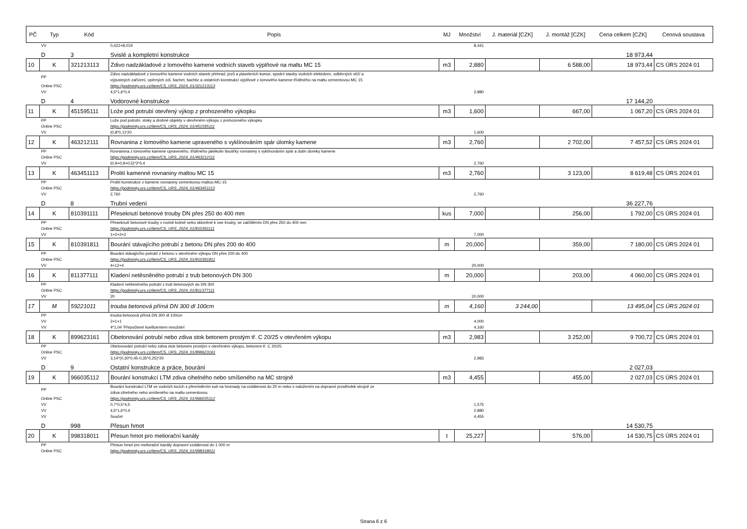| PČ | Typ | Kód | Popis | MJ | Množství | J. materiál [CZK] | J. montáž [CZK] | Cena celkem [CZK] | Cenová soustava |
| --- | --- | --- | --- | --- | --- | --- | --- | --- | --- |
| | VV | | 0,422+8,019 | | 8,441 | | | | |
| | D | 3 | Svislé a kompletní konstrukce | | | | | 18 973,44 | |
| 10 | K | 321213113 | Zdivo nadzákladové z lomového kamene vodních staveb výplňové na maltu MC 15 | m3 | 2,880 | | 6 588,00 | 18 973,44 | CS ÚRS 2024 01 |
| | PP | | Zdivo nadzákladové z lomového kamene vodních staveb přehrad, jezů a plavebních komor, spodní stavby vodních elektráren, odběrných věží a výpustných zařízení, opěrných zdí, šachet, šachtic a ostatních konstrukcí výplňové z lomového kamene tříděného na maltu cementovou MC 15 | | | | | | |
| | Online PSC | | https://podminky.urs.cz/item/CS_URS_2024_01/321213113 | | | | | | |
| | VV | | 4,5*1,6*0,4 | | 2,880 | | | | |
| | D | 4 | Vodorovné konstrukce | | | | | 17 144,20 | |
| 11 | K | 451595111 | Lože pod potrubí otevřený výkop z prohozeného výkopku | m3 | 1,600 | | 667,00 | 1 067,20 | CS ÚRS 2024 01 |
| | PP | | Lože pod potrubí, stoky a drobné objekty v otevřeném výkopu z prohozeného výkopku | | | | | | |
| | Online PSC | | https://podminky.urs.cz/item/CS_URS_2024_01/451595111 | | | | | | |
| | VV | | (0,8*0,1)*20 | | 1,600 | | | | |
| 12 | K | 463212111 | Rovnanina z lomového kamene upraveného s vyklínováním spár úlomky kamene | m3 | 2,760 | | 2 702,00 | 7 457,52 | CS ÚRS 2024 01 |
| | PP | | Rovnanina z lomového kamene upraveného, tříděného jakékoliv tloušťky rovnaniny s vyklínováním spár a dutin úlomky kamene | | | | | | |
| | Online PSC | | https://podminky.urs.cz/item/CS_URS_2024_01/463212111 | | | | | | |
| | VV | | (0,9+0,9+0,5)*3*0,4 | | 2,760 | | | | |
| 13 | K | 463451113 | Prolití kamenné rovnaniny maltou MC 15 | m3 | 2,760 | | 3 123,00 | 8 619,48 | CS ÚRS 2024 01 |
| | PP | | Prolití konstrukce z kamene rovnaniny cementovou maltou MC-15 | | | | | | |
| | Online PSC | | https://podminky.urs.cz/item/CS_URS_2024_01/463451113 | | | | | | |
| | VV | | 2,760 | | 2,760 | | | | |
| | D | 8 | Trubní vedení | | | | | 36 227,76 | |
| 14 | K | 810391111 | Přeseknutí betonové trouby DN přes 250 do 400 mm | kus | 7,000 | | 256,00 | 1 792,00 | CS ÚRS 2024 01 |
| | PP | | Přeseknutí betonové trouby v rovině kolmé nebo skloněné k ose trouby, se začištěním DN přes 250 do 400 mm | | | | | | |
| | Online PSC | | https://podminky.urs.cz/item/CS_URS_2024_01/810391111 | | | | | | |
| | VV | | 1+2+2+2 | | 7,000 | | | | |
| 15 | K | 810391811 | Bourání stávajícího potrubí z betonu DN přes 200 do 400 | m | 20,000 | | 359,00 | 7 180,00 | CS ÚRS 2024 01 |
| | PP | | Bourání stávajícího potrubí z betonu v otevřeném výkopu DN přes 200 do 400 | | | | | | |
| | Online PSC | | https://podminky.urs.cz/item/CS_URS_2024_01/810391811 | | | | | | |
| | VV | | 4+12+4 | | 20,000 | | | | |
| 16 | K | 811377111 | Kladení netěsněného potrubí z trub betonových DN 300 | m | 20,000 | | 203,00 | 4 060,00 | CS ÚRS 2024 01 |
| | PP | | Kladení netěsněného potrubí z trub betonových do DN 300 | | | | | | |
| | Online PSC | | https://podminky.urs.cz/item/CS_URS_2024_01/811377111 | | | | | | |
| | VV | | 20 | | 20,000 | | | | |
| 17 | M | 59221011 | trouba betonová přímá DN 300 dl 100cm | m | 4,160 | 3 244,00 | | 13 495,04 | CS ÚRS 2024 01 |
| | PP | | trouba betonová přímá DN 300 dl 100cm | | | | | | |
| | VV | | 2+1+1 | | 4,000 | | | | |
| | VV | | 4*1,04 'Přepočtené koeficientem množství | | 4,160 | | | | |
| 18 | K | 899623161 | Obetonování potrubí nebo zdiva stok betonem prostým tř. C 20/25 v otevřeném výkopu | m3 | 2,983 | | 3 252,00 | 9 700,72 | CS ÚRS 2024 01 |
| | PP | | Obetonování potrubí nebo zdiva stok betonem prostým v otevřeném výkopu, betonem tř. C 20/25 | | | | | | |
| | Online PSC | | https://podminky.urs.cz/item/CS_URS_2024_01/899623161 | | | | | | |
| | VV | | 3,14*(0,30*0,45-0,35*0,25)*20 | | 2,983 | | | | |
| | D | 9 | Ostatní konstrukce a práce, bourání | | | | | 2 027,03 | |
| 19 | K | 966035112 | Bourání konstrukcí LTM zdiva cihelného nebo smíšeného na MC strojně | m3 | 4,455 | | 455,00 | 2 027,03 | CS ÚRS 2024 01 |
| | PP | | Bourání konstrukcí LTM ve vodních tocích s přemístěním suti na hromady na vzdálenost do 20 m nebo s naložením na dopravní prostředek strojně ze zdiva cihelného nebo smíšeného na maltu cementovou | | | | | | |
| | Online PSC | | https://podminky.urs.cz/item/CS_URS_2024_01/966035112 | | | | | | |
| | VV | | 0,7*0,5*4,5 | | 1,575 | | | | |
| | VV | | 4,5*1,6*0,4 | | 2,880 | | | | |
| | VV | | Součet | | 4,455 | | | | |
| | D | 998 | Přesun hmot | | | | | 14 530,75 | |
| 20 | K | 998318011 | Přesun hmot pro meliorační kanály | t | 25,227 | | 576,00 | 14 530,75 | CS ÚRS 2024 01 |
| | PP | | Přesun hmot pro meliorační kanály dopravní vzdálenost do 1 000 m | | | | | | |
| | Online PSC | | https://podminky.urs.cz/item/CS_URS_2024_01/998318011 | | | | | | |
Strana 6 z 6